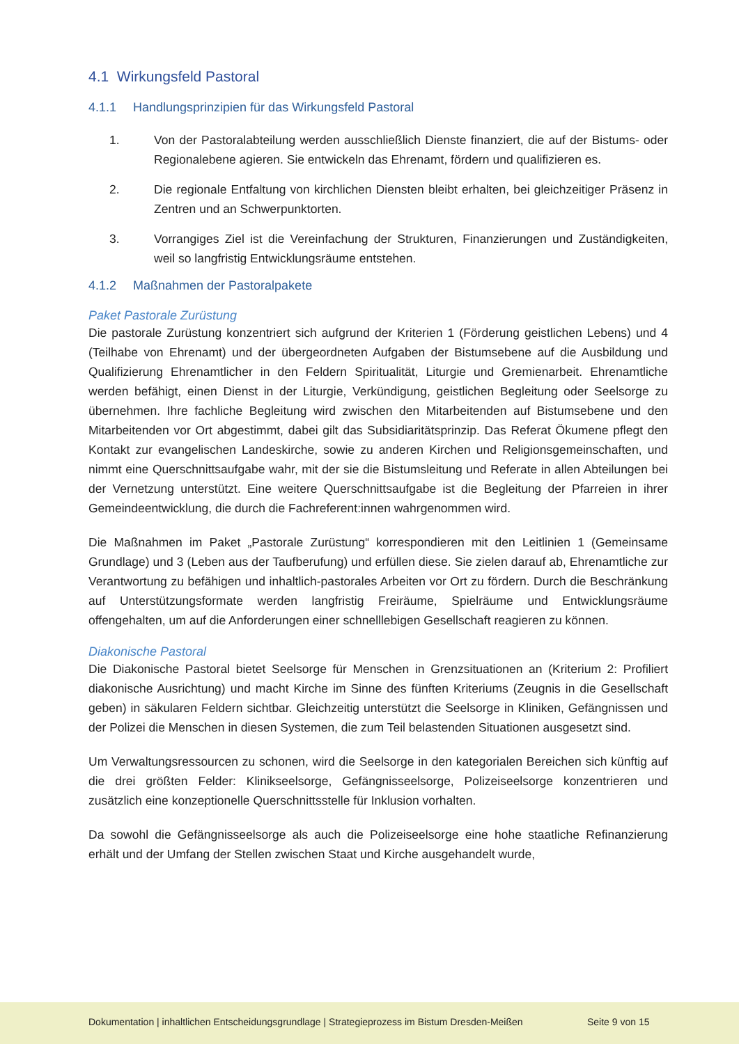4.1 Wirkungsfeld Pastoral
4.1.1 Handlungsprinzipien für das Wirkungsfeld Pastoral
1. Von der Pastoralabteilung werden ausschließlich Dienste finanziert, die auf der Bistums- oder Regionalebene agieren. Sie entwickeln das Ehrenamt, fördern und qualifizieren es.
2. Die regionale Entfaltung von kirchlichen Diensten bleibt erhalten, bei gleichzeitiger Präsenz in Zentren und an Schwerpunktorten.
3. Vorrangiges Ziel ist die Vereinfachung der Strukturen, Finanzierungen und Zuständigkeiten, weil so langfristig Entwicklungsräume entstehen.
4.1.2 Maßnahmen der Pastoralpakete
Paket Pastorale Zurüstung
Die pastorale Zurüstung konzentriert sich aufgrund der Kriterien 1 (Förderung geistlichen Lebens) und 4 (Teilhabe von Ehrenamt) und der übergeordneten Aufgaben der Bistumsebene auf die Ausbildung und Qualifizierung Ehrenamtlicher in den Feldern Spiritualität, Liturgie und Gremienarbeit. Ehrenamtliche werden befähigt, einen Dienst in der Liturgie, Verkündigung, geistlichen Begleitung oder Seelsorge zu übernehmen. Ihre fachliche Begleitung wird zwischen den Mitarbeitenden auf Bistumsebene und den Mitarbeitenden vor Ort abgestimmt, dabei gilt das Subsidiaritätsprinzip. Das Referat Ökumene pflegt den Kontakt zur evangelischen Landeskirche, sowie zu anderen Kirchen und Religionsgemeinschaften, und nimmt eine Querschnittsaufgabe wahr, mit der sie die Bistumsleitung und Referate in allen Abteilungen bei der Vernetzung unterstützt. Eine weitere Querschnittsaufgabe ist die Begleitung der Pfarreien in ihrer Gemeindeentwicklung, die durch die Fachreferent:innen wahrgenommen wird.
Die Maßnahmen im Paket „Pastorale Zurüstung“ korrespondieren mit den Leitlinien 1 (Gemeinsame Grundlage) und 3 (Leben aus der Taufberufung) und erfüllen diese. Sie zielen darauf ab, Ehrenamtliche zur Verantwortung zu befähigen und inhaltlich-pastorales Arbeiten vor Ort zu fördern. Durch die Beschränkung auf Unterstützungsformate werden langfristig Freiräume, Spielräume und Entwicklungsräume offengehalten, um auf die Anforderungen einer schnelllebigen Gesellschaft reagieren zu können.
Diakonische Pastoral
Die Diakonische Pastoral bietet Seelsorge für Menschen in Grenzsituationen an (Kriterium 2: Profiliert diakonische Ausrichtung) und macht Kirche im Sinne des fünften Kriteriums (Zeugnis in die Gesellschaft geben) in säkularen Feldern sichtbar. Gleichzeitig unterstützt die Seelsorge in Kliniken, Gefängnissen und der Polizei die Menschen in diesen Systemen, die zum Teil belastenden Situationen ausgesetzt sind.
Um Verwaltungsressourcen zu schonen, wird die Seelsorge in den kategorialen Bereichen sich künftig auf die drei größten Felder: Klinikseelsorge, Gefängnisseelsorge, Polizeiseelsorge konzentrieren und zusätzlich eine konzeptionelle Querschnittsstelle für Inklusion vorhalten.
Da sowohl die Gefängnisseelsorge als auch die Polizeiseelsorge eine hohe staatliche Refinanzierung erhält und der Umfang der Stellen zwischen Staat und Kirche ausgehandelt wurde,
Dokumentation | inhaltlichen Entscheidungsgrundlage | Strategieprozess im Bistum Dresden-Meißen Seite 9 von 15